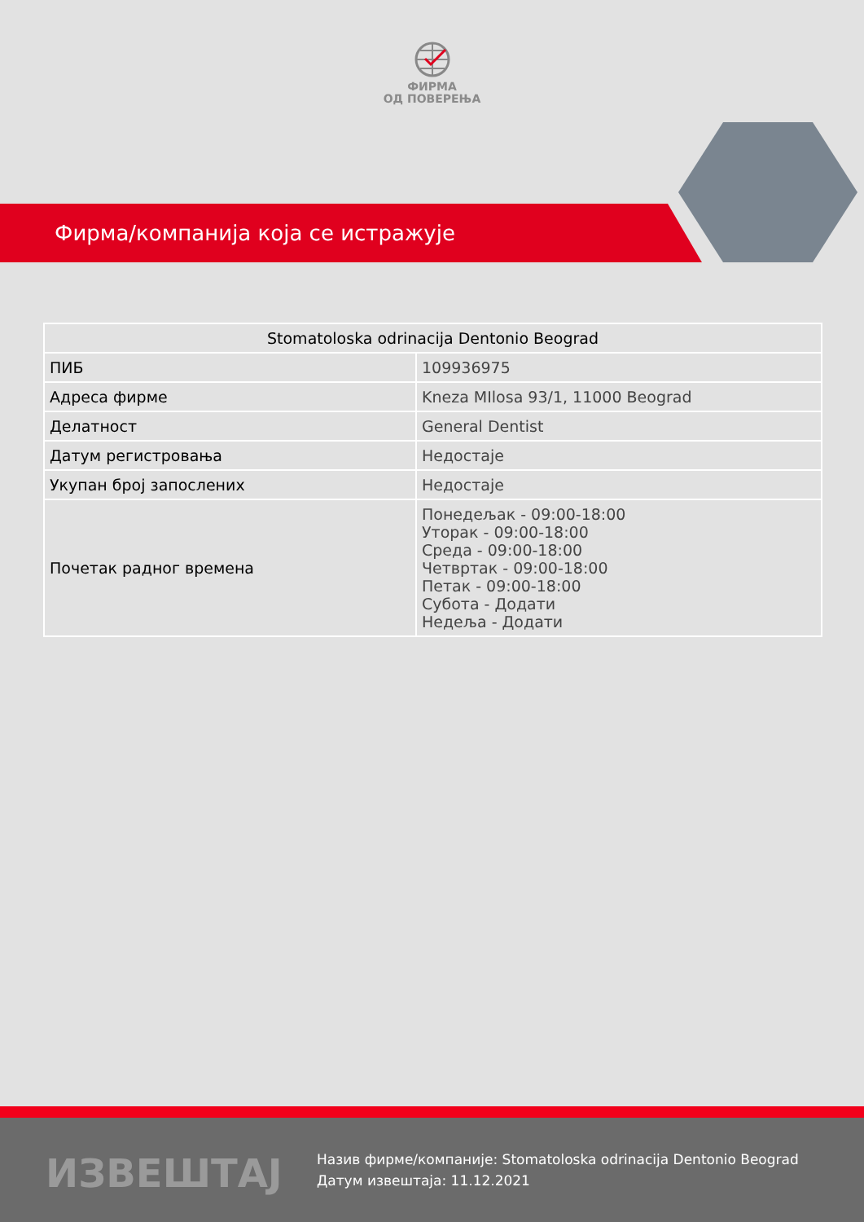ФИРМА
ОД ПОВЕРЕЊА
Фирма/компанија која се истражује
| Stomatoloska odrinacija Dentonio Beograd | |
| --- | --- |
| ПИБ | 109936975 |
| Адреса фирме | Kneza MIlosa 93/1, 11000 Beograd |
| Делатност | General Dentist |
| Датум регистровања | Недостаје |
| Укупан број запослених | Недостаје |
| Почетак радног времена | Понедељак - 09:00-18:00 Уторак - 09:00-18:00 Среда - 09:00-18:00 Четвртак - 09:00-18:00 Петак - 09:00-18:00 Субота - Додати Недеља - Додати |
ИЗВЕШТАЈ
Назив фирме/компаније: Stomatoloska odrinacija Dentonio Beograd
Датум извештаја: 11.12.2021